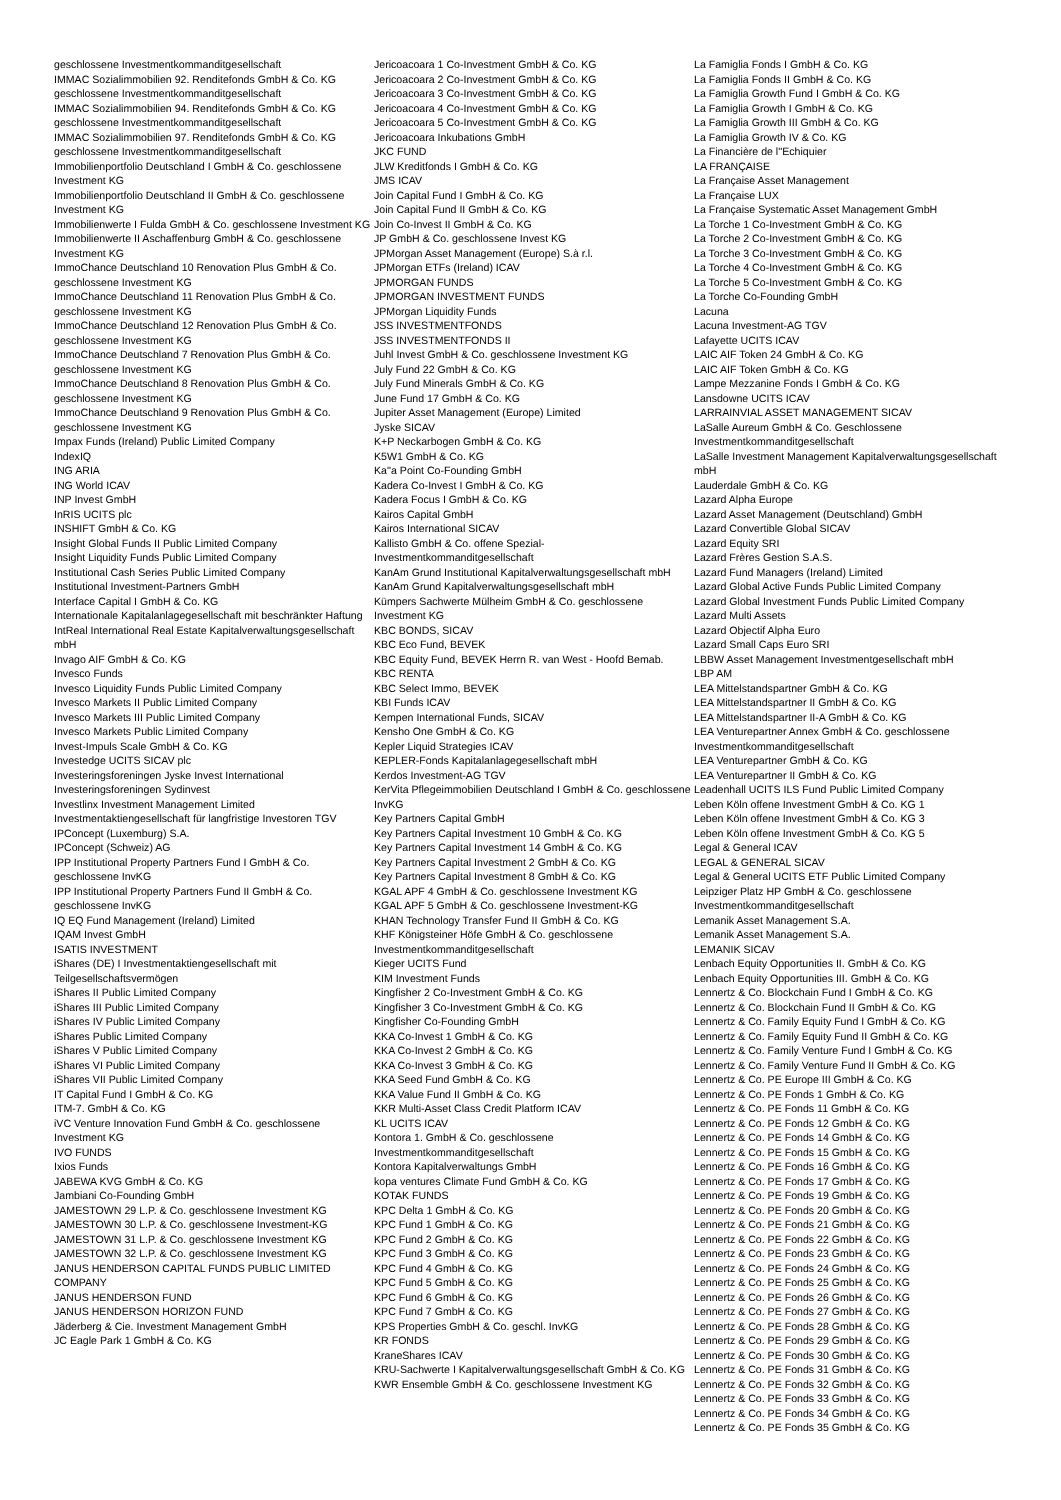geschlossene Investmentkommanditgesellschaft
IMMAC Sozialimmobilien 92. Renditefonds GmbH & Co. KG geschlossene Investmentkommanditgesellschaft
IMMAC Sozialimmobilien 94. Renditefonds GmbH & Co. KG geschlossene Investmentkommanditgesellschaft
IMMAC Sozialimmobilien 97. Renditefonds GmbH & Co. KG geschlossene Investmentkommanditgesellschaft
Immobilienportfolio Deutschland I GmbH & Co. geschlossene Investment KG
Immobilienportfolio Deutschland II GmbH & Co. geschlossene Investment KG
Immobilienwerte I Fulda GmbH & Co. geschlossene Investment KG
Immobilienwerte II Aschaffenburg GmbH & Co. geschlossene Investment KG
ImmoChance Deutschland 10 Renovation Plus GmbH & Co. geschlossene Investment KG
ImmoChance Deutschland 11 Renovation Plus GmbH & Co. geschlossene Investment KG
ImmoChance Deutschland 12 Renovation Plus GmbH & Co. geschlossene Investment KG
ImmoChance Deutschland 7 Renovation Plus GmbH & Co. geschlossene Investment KG
ImmoChance Deutschland 8 Renovation Plus GmbH & Co. geschlossene Investment KG
ImmoChance Deutschland 9 Renovation Plus GmbH & Co. geschlossene Investment KG
Impax Funds (Ireland) Public Limited Company
IndexIQ
ING ARIA
ING World ICAV
INP Invest GmbH
InRIS UCITS plc
INSHIFT GmbH & Co. KG
Insight Global Funds II Public Limited Company
Insight Liquidity Funds Public Limited Company
Institutional Cash Series Public Limited Company
Institutional Investment-Partners GmbH
Interface Capital I GmbH & Co. KG
Internationale Kapitalanlagegesellschaft mit beschränkter Haftung
IntReal International Real Estate Kapitalverwaltungsgesellschaft mbH
Invago AIF GmbH & Co. KG
Invesco Funds
Invesco Liquidity Funds Public Limited Company
Invesco Markets II Public Limited Company
Invesco Markets III Public Limited Company
Invesco Markets Public Limited Company
Invest-Impuls Scale GmbH & Co. KG
Investedge UCITS SICAV plc
Investeringsforeningen Jyske Invest International
Investeringsforeningen Sydinvest
Investlinx Investment Management Limited
Investmentaktiengesellschaft für langfristige Investoren TGV
IPConcept (Luxemburg) S.A.
IPConcept (Schweiz) AG
IPP Institutional Property Partners Fund I GmbH & Co. geschlossene InvKG
IPP Institutional Property Partners Fund II GmbH & Co. geschlossene InvKG
IQ EQ Fund Management (Ireland) Limited
IQAM Invest GmbH
ISATIS INVESTMENT
iShares (DE) I Investmentaktiengesellschaft mit Teilgesellschaftsvermögen
iShares II Public Limited Company
iShares III Public Limited Company
iShares IV Public Limited Company
iShares Public Limited Company
iShares V Public Limited Company
iShares VI Public Limited Company
iShares VII Public Limited Company
IT Capital Fund I GmbH & Co. KG
ITM-7. GmbH & Co. KG
iVC Venture Innovation Fund GmbH & Co. geschlossene Investment KG
IVO FUNDS
Ixios Funds
JABEWA KVG GmbH & Co. KG
Jambiani Co-Founding GmbH
JAMESTOWN 29 L.P. & Co. geschlossene Investment KG
JAMESTOWN 30 L.P. & Co. geschlossene Investment-KG
JAMESTOWN 31 L.P. & Co. geschlossene Investment KG
JAMESTOWN 32 L.P. & Co. geschlossene Investment KG
JANUS HENDERSON CAPITAL FUNDS PUBLIC LIMITED COMPANY
JANUS HENDERSON FUND
JANUS HENDERSON HORIZON FUND
Jäderberg & Cie. Investment Management GmbH
JC Eagle Park 1 GmbH & Co. KG
Jericoacoara 1 Co-Investment GmbH & Co. KG
Jericoacoara 2 Co-Investment GmbH & Co. KG
Jericoacoara 3 Co-Investment GmbH & Co. KG
Jericoacoara 4 Co-Investment GmbH & Co. KG
Jericoacoara 5 Co-Investment GmbH & Co. KG
Jericoacoara Inkubations GmbH
JKC FUND
JLW Kreditfonds I GmbH & Co. KG
JMS ICAV
Join Capital Fund I GmbH & Co. KG
Join Capital Fund II GmbH & Co. KG
Join Co-Invest II GmbH & Co. KG
JP GmbH & Co. geschlossene Invest KG
JPMorgan Asset Management (Europe) S.à r.l.
JPMorgan ETFs (Ireland) ICAV
JPMORGAN FUNDS
JPMORGAN INVESTMENT FUNDS
JPMorgan Liquidity Funds
JSS INVESTMENTFONDS
JSS INVESTMENTFONDS II
Juhl Invest GmbH & Co. geschlossene Investment KG
July Fund 22 GmbH & Co. KG
July Fund Minerals GmbH & Co. KG
June Fund 17 GmbH & Co. KG
Jupiter Asset Management (Europe) Limited
Jyske SICAV
K+P Neckarbogen GmbH & Co. KG
K5W1 GmbH & Co. KG
Ka''a Point Co-Founding GmbH
Kadera Co-Invest I GmbH & Co. KG
Kadera Focus I GmbH & Co. KG
Kairos Capital GmbH
Kairos International SICAV
Kallisto GmbH & Co. offene Spezial-Investmentkommanditgesellschaft
KanAm Grund Institutional Kapitalverwaltungsgesellschaft mbH
KanAm Grund Kapitalverwaltungsgesellschaft mbH
Kümpers Sachwerte Mülheim GmbH & Co. geschlossene Investment KG
KBC BONDS, SICAV
KBC Eco Fund, BEVEK
KBC Equity Fund, BEVEK Herrn R. van West - Hoofd Bemab.
KBC RENTA
KBC Select Immo, BEVEK
KBI Funds ICAV
Kempen International Funds, SICAV
Kensho One GmbH & Co. KG
Kepler Liquid Strategies ICAV
KEPLER-Fonds Kapitalanlagegesellschaft mbH
Kerdos Investment-AG TGV
KerVita Pflegeimmobilien Deutschland I GmbH & Co. geschlossene InvKG
Key Partners Capital GmbH
Key Partners Capital Investment 10 GmbH & Co. KG
Key Partners Capital Investment 14 GmbH & Co. KG
Key Partners Capital Investment 2 GmbH & Co. KG
Key Partners Capital Investment 8 GmbH & Co. KG
KGAL APF 4 GmbH & Co. geschlossene Investment KG
KGAL APF 5 GmbH & Co. geschlossene Investment-KG
KHAN Technology Transfer Fund II GmbH & Co. KG
KHF Königsteiner Höfe GmbH & Co. geschlossene Investmentkommanditgesellschaft
Kieger UCITS Fund
KIM Investment Funds
Kingfisher 2 Co-Investment GmbH & Co. KG
Kingfisher 3 Co-Investment GmbH & Co. KG
Kingfisher Co-Founding GmbH
KKA Co-Invest 1 GmbH & Co. KG
KKA Co-Invest 2 GmbH & Co. KG
KKA Co-Invest 3 GmbH & Co. KG
KKA Seed Fund GmbH & Co. KG
KKA Value Fund II GmbH & Co. KG
KKR Multi-Asset Class Credit Platform ICAV
KL UCITS ICAV
Kontora 1. GmbH & Co. geschlossene Investmentkommanditgesellschaft
Kontora Kapitalverwaltungs GmbH
kopa ventures Climate Fund GmbH & Co. KG
KOTAK FUNDS
KPC Delta 1 GmbH & Co. KG
KPC Fund 1 GmbH & Co. KG
KPC Fund 2 GmbH & Co. KG
KPC Fund 3 GmbH & Co. KG
KPC Fund 4 GmbH & Co. KG
KPC Fund 5 GmbH & Co. KG
KPC Fund 6 GmbH & Co. KG
KPC Fund 7 GmbH & Co. KG
KPS Properties GmbH & Co. geschl. InvKG
KR FONDS
KraneShares ICAV
KRU-Sachwerte I Kapitalverwaltungsgesellschaft GmbH & Co. KG
KWR Ensemble GmbH & Co. geschlossene Investment KG
La Famiglia Fonds I GmbH & Co. KG
La Famiglia Fonds II GmbH & Co. KG
La Famiglia Growth Fund I GmbH & Co. KG
La Famiglia Growth I GmbH & Co. KG
La Famiglia Growth III GmbH & Co. KG
La Famiglia Growth IV & Co. KG
La Financière de l''Echiquier
LA FRANÇAISE
La Française Asset Management
La Française LUX
La Française Systematic Asset Management GmbH
La Torche 1 Co-Investment GmbH & Co. KG
La Torche 2 Co-Investment GmbH & Co. KG
La Torche 3 Co-Investment GmbH & Co. KG
La Torche 4 Co-Investment GmbH & Co. KG
La Torche 5 Co-Investment GmbH & Co. KG
La Torche Co-Founding GmbH
Lacuna
Lacuna Investment-AG TGV
Lafayette UCITS ICAV
LAIC AIF Token 24 GmbH & Co. KG
LAIC AIF Token GmbH & Co. KG
Lampe Mezzanine Fonds I GmbH & Co. KG
Lansdowne UCITS ICAV
LARRAINVIAL ASSET MANAGEMENT SICAV
LaSalle Aureum GmbH & Co. Geschlossene Investmentkommanditgesellschaft
LaSalle Investment Management Kapitalverwaltungsgesellschaft mbH
Lauderdale GmbH & Co. KG
Lazard Alpha Europe
Lazard Asset Management (Deutschland) GmbH
Lazard Convertible Global SICAV
Lazard Equity SRI
Lazard Frères Gestion S.A.S.
Lazard Fund Managers (Ireland) Limited
Lazard Global Active Funds Public Limited Company
Lazard Global Investment Funds Public Limited Company
Lazard Multi Assets
Lazard Objectif Alpha Euro
Lazard Small Caps Euro SRI
LBBW Asset Management Investmentgesellschaft mbH
LBP AM
LEA Mittelstandspartner GmbH & Co. KG
LEA Mittelstandspartner II GmbH & Co. KG
LEA Mittelstandspartner II-A GmbH & Co. KG
LEA Venturepartner Annex GmbH & Co. geschlossene Investmentkommanditgesellschaft
LEA Venturepartner GmbH & Co. KG
LEA Venturepartner II GmbH & Co. KG
Leadenhall UCITS ILS Fund Public Limited Company
Leben Köln offene Investment GmbH & Co. KG 1
Leben Köln offene Investment GmbH & Co. KG 3
Leben Köln offene Investment GmbH & Co. KG 5
Legal & General ICAV
LEGAL & GENERAL SICAV
Legal & General UCITS ETF Public Limited Company
Leipziger Platz HP GmbH & Co. geschlossene Investmentkommanditgesellschaft
Lemanik Asset Management S.A.
Lemanik Asset Management S.A.
LEMANIK SICAV
Lenbach Equity Opportunities II. GmbH & Co. KG
Lenbach Equity Opportunities III. GmbH & Co. KG
Lennertz & Co. Blockchain Fund I GmbH & Co. KG
Lennertz & Co. Blockchain Fund II GmbH & Co. KG
Lennertz & Co. Family Equity Fund I GmbH & Co. KG
Lennertz & Co. Family Equity Fund II GmbH & Co. KG
Lennertz & Co. Family Venture Fund I GmbH & Co. KG
Lennertz & Co. Family Venture Fund II GmbH & Co. KG
Lennertz & Co. PE Europe III GmbH & Co. KG
Lennertz & Co. PE Fonds 1 GmbH & Co. KG
Lennertz & Co. PE Fonds 11 GmbH & Co. KG
Lennertz & Co. PE Fonds 12 GmbH & Co. KG
Lennertz & Co. PE Fonds 14 GmbH & Co. KG
Lennertz & Co. PE Fonds 15 GmbH & Co. KG
Lennertz & Co. PE Fonds 16 GmbH & Co. KG
Lennertz & Co. PE Fonds 17 GmbH & Co. KG
Lennertz & Co. PE Fonds 19 GmbH & Co. KG
Lennertz & Co. PE Fonds 20 GmbH & Co. KG
Lennertz & Co. PE Fonds 21 GmbH & Co. KG
Lennertz & Co. PE Fonds 22 GmbH & Co. KG
Lennertz & Co. PE Fonds 23 GmbH & Co. KG
Lennertz & Co. PE Fonds 24 GmbH & Co. KG
Lennertz & Co. PE Fonds 25 GmbH & Co. KG
Lennertz & Co. PE Fonds 26 GmbH & Co. KG
Lennertz & Co. PE Fonds 27 GmbH & Co. KG
Lennertz & Co. PE Fonds 28 GmbH & Co. KG
Lennertz & Co. PE Fonds 29 GmbH & Co. KG
Lennertz & Co. PE Fonds 30 GmbH & Co. KG
Lennertz & Co. PE Fonds 31 GmbH & Co. KG
Lennertz & Co. PE Fonds 32 GmbH & Co. KG
Lennertz & Co. PE Fonds 33 GmbH & Co. KG
Lennertz & Co. PE Fonds 34 GmbH & Co. KG
Lennertz & Co. PE Fonds 35 GmbH & Co. KG